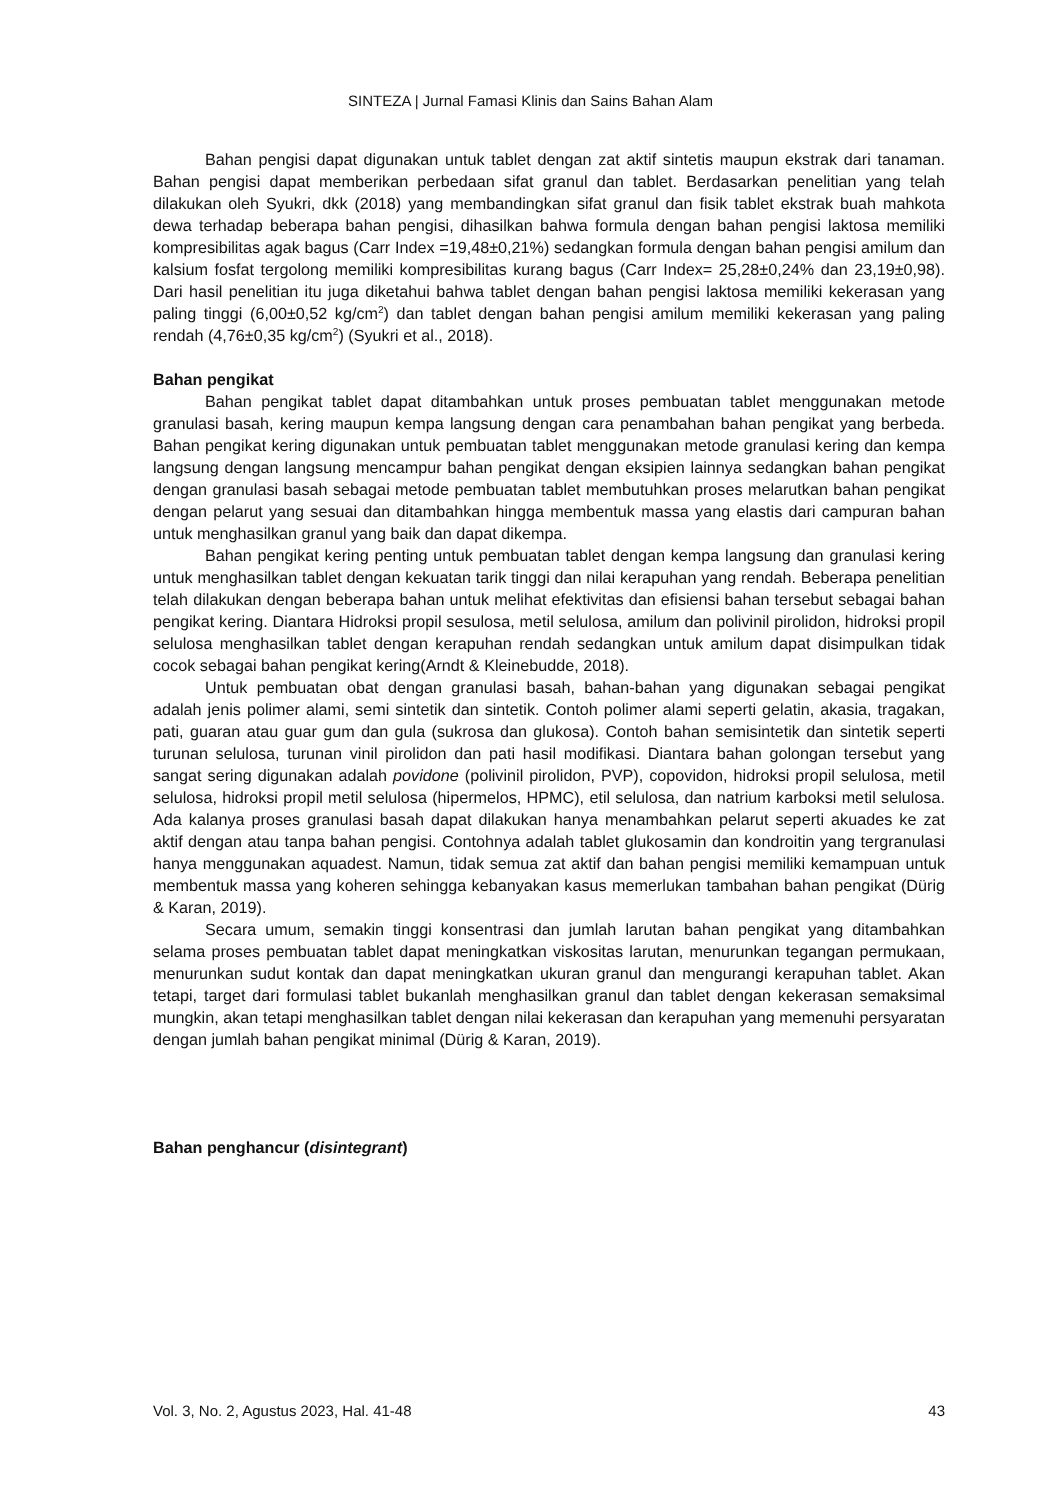SINTEZA | Jurnal Famasi Klinis dan Sains Bahan Alam
Bahan pengisi dapat digunakan untuk tablet dengan zat aktif sintetis maupun ekstrak dari tanaman. Bahan pengisi dapat memberikan perbedaan sifat granul dan tablet. Berdasarkan penelitian yang telah dilakukan oleh Syukri, dkk (2018) yang membandingkan sifat granul dan fisik tablet ekstrak buah mahkota dewa terhadap beberapa bahan pengisi, dihasilkan bahwa formula dengan bahan pengisi laktosa memiliki kompresibilitas agak bagus (Carr Index =19,48±0,21%) sedangkan formula dengan bahan pengisi amilum dan kalsium fosfat tergolong memiliki kompresibilitas kurang bagus (Carr Index= 25,28±0,24% dan 23,19±0,98). Dari hasil penelitian itu juga diketahui bahwa tablet dengan bahan pengisi laktosa memiliki kekerasan yang paling tinggi (6,00±0,52 kg/cm<sup>2</sup>) dan tablet dengan bahan pengisi amilum memiliki kekerasan yang paling rendah (4,76±0,35 kg/cm<sup>2</sup>) (Syukri et al., 2018).
Bahan pengikat
Bahan pengikat tablet dapat ditambahkan untuk proses pembuatan tablet menggunakan metode granulasi basah, kering maupun kempa langsung dengan cara penambahan bahan pengikat yang berbeda. Bahan pengikat kering digunakan untuk pembuatan tablet menggunakan metode granulasi kering dan kempa langsung dengan langsung mencampur bahan pengikat dengan eksipien lainnya sedangkan bahan pengikat dengan granulasi basah sebagai metode pembuatan tablet membutuhkan proses melarutkan bahan pengikat dengan pelarut yang sesuai dan ditambahkan hingga membentuk massa yang elastis dari campuran bahan untuk menghasilkan granul yang baik dan dapat dikempa.
Bahan pengikat kering penting untuk pembuatan tablet dengan kempa langsung dan granulasi kering untuk menghasilkan tablet dengan kekuatan tarik tinggi dan nilai kerapuhan yang rendah. Beberapa penelitian telah dilakukan dengan beberapa bahan untuk melihat efektivitas dan efisiensi bahan tersebut sebagai bahan pengikat kering. Diantara Hidroksi propil sesulosa, metil selulosa, amilum dan polivinil pirolidon, hidroksi propil selulosa menghasilkan tablet dengan kerapuhan rendah sedangkan untuk amilum dapat disimpulkan tidak cocok sebagai bahan pengikat kering(Arndt & Kleinebudde, 2018).
Untuk pembuatan obat dengan granulasi basah, bahan-bahan yang digunakan sebagai pengikat adalah jenis polimer alami, semi sintetik dan sintetik. Contoh polimer alami seperti gelatin, akasia, tragakan, pati, guaran atau guar gum dan gula (sukrosa dan glukosa). Contoh bahan semisintetik dan sintetik seperti turunan selulosa, turunan vinil pirolidon dan pati hasil modifikasi. Diantara bahan golongan tersebut yang sangat sering digunakan adalah povidone (polivinil pirolidon, PVP), copovidon, hidroksi propil selulosa, metil selulosa, hidroksi propil metil selulosa (hipermelos, HPMC), etil selulosa, dan natrium karboksi metil selulosa. Ada kalanya proses granulasi basah dapat dilakukan hanya menambahkan pelarut seperti akuades ke zat aktif dengan atau tanpa bahan pengisi. Contohnya adalah tablet glukosamin dan kondroitin yang tergranulasi hanya menggunakan aquadest. Namun, tidak semua zat aktif dan bahan pengisi memiliki kemampuan untuk membentuk massa yang koheren sehingga kebanyakan kasus memerlukan tambahan bahan pengikat (Dürig & Karan, 2019).
Secara umum, semakin tinggi konsentrasi dan jumlah larutan bahan pengikat yang ditambahkan selama proses pembuatan tablet dapat meningkatkan viskositas larutan, menurunkan tegangan permukaan, menurunkan sudut kontak dan dapat meningkatkan ukuran granul dan mengurangi kerapuhan tablet. Akan tetapi, target dari formulasi tablet bukanlah menghasilkan granul dan tablet dengan kekerasan semaksimal mungkin, akan tetapi menghasilkan tablet dengan nilai kekerasan dan kerapuhan yang memenuhi persyaratan dengan jumlah bahan pengikat minimal (Dürig & Karan, 2019).
Bahan penghancur (disintegrant)
Vol. 3, No. 2, Agustus 2023, Hal. 41-48 43